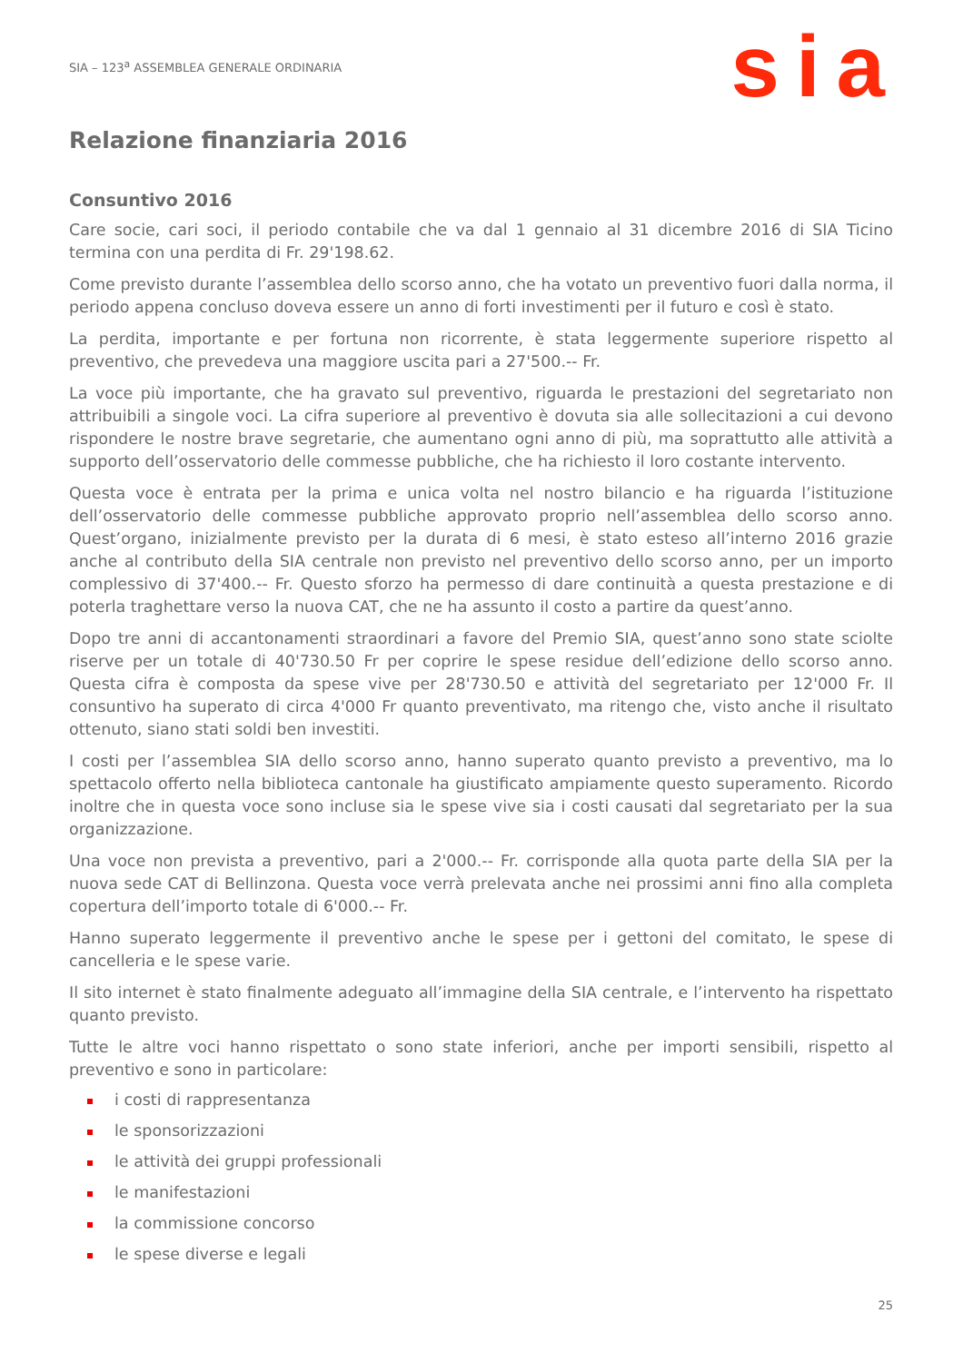SIA – 123<sup>a</sup> ASSEMBLEA GENERALE ORDINARIA
sia
Relazione finanziaria 2016
Consuntivo 2016
Care socie, cari soci, il periodo contabile che va dal 1 gennaio al 31 dicembre 2016 di SIA Ticino termina con una perdita di Fr. 29'198.62.
Come previsto durante l’assemblea dello scorso anno, che ha votato un preventivo fuori dalla norma, il periodo appena concluso doveva essere un anno di forti investimenti per il futuro e così è stato.
La perdita, importante e per fortuna non ricorrente, è stata leggermente superiore rispetto al preventivo, che prevedeva una maggiore uscita pari a 27'500.-- Fr.
La voce più importante, che ha gravato sul preventivo, riguarda le prestazioni del segretariato non attribuibili a singole voci. La cifra superiore al preventivo è dovuta sia alle sollecitazioni a cui devono rispondere le nostre brave segretarie, che aumentano ogni anno di più, ma soprattutto alle attività a supporto dell’osservatorio delle commesse pubbliche, che ha richiesto il loro costante intervento.
Questa voce è entrata per la prima e unica volta nel nostro bilancio e ha riguarda l’istituzione dell’osservatorio delle commesse pubbliche approvato proprio nell’assemblea dello scorso anno. Quest’organo, inizialmente previsto per la durata di 6 mesi, è stato esteso all’interno 2016 grazie anche al contributo della SIA centrale non previsto nel preventivo dello scorso anno, per un importo complessivo di 37'400.-- Fr. Questo sforzo ha permesso di dare continuità a questa prestazione e di poterla traghettare verso la nuova CAT, che ne ha assunto il costo a partire da quest’anno.
Dopo tre anni di accantonamenti straordinari a favore del Premio SIA, quest’anno sono state sciolte riserve per un totale di 40'730.50 Fr per coprire le spese residue dell’edizione dello scorso anno. Questa cifra è composta da spese vive per 28'730.50 e attività del segretariato per 12'000 Fr. Il consuntivo ha superato di circa 4'000 Fr quanto preventivato, ma ritengo che, visto anche il risultato ottenuto, siano stati soldi ben investiti.
I costi per l’assemblea SIA dello scorso anno, hanno superato quanto previsto a preventivo, ma lo spettacolo offerto nella biblioteca cantonale ha giustificato ampiamente questo superamento. Ricordo inoltre che in questa voce sono incluse sia le spese vive sia i costi causati dal segretariato per la sua organizzazione.
Una voce non prevista a preventivo, pari a 2'000.-- Fr. corrisponde alla quota parte della SIA per la nuova sede CAT di Bellinzona. Questa voce verrà prelevata anche nei prossimi anni fino alla completa copertura dell’importo totale di 6'000.-- Fr.
Hanno superato leggermente il preventivo anche le spese per i gettoni del comitato, le spese di cancelleria e le spese varie.
Il sito internet è stato finalmente adeguato all’immagine della SIA centrale, e l’intervento ha rispettato quanto previsto.
Tutte le altre voci hanno rispettato o sono state inferiori, anche per importi sensibili, rispetto al preventivo e sono in particolare:
i costi di rappresentanza
le sponsorizzazioni
le attività dei gruppi professionali
le manifestazioni
la commissione concorso
le spese diverse e legali
25